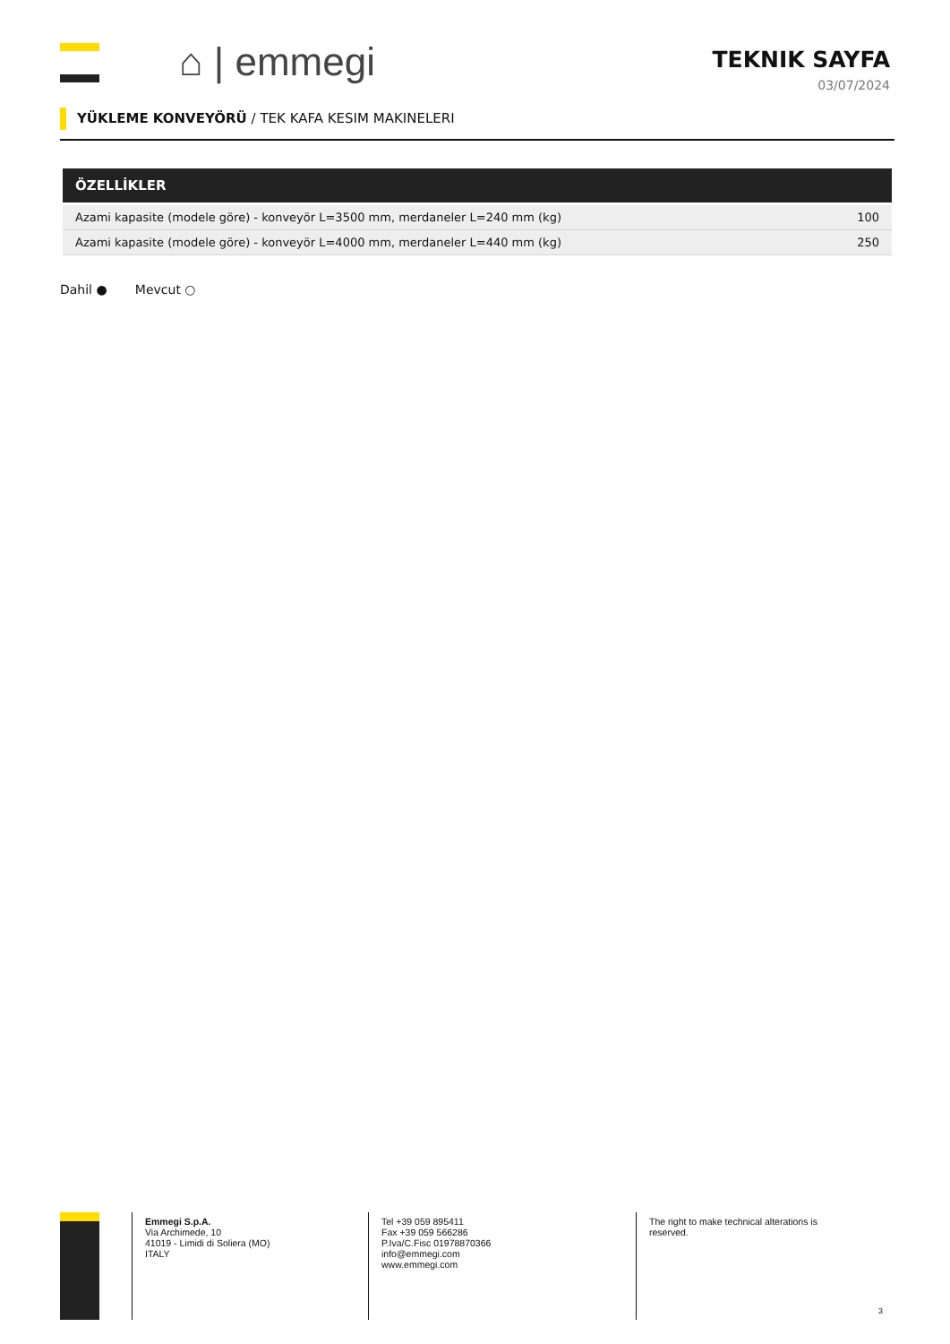⌂ | emmegi
TEKNIK SAYFA
03/07/2024
YÜKLEME KONVEYÖRÜ / TEK KAFA KESIM MAKINELERI
ÖZELLİKLER
| Azami kapasite (modele göre) - konveyör L=3500 mm, merdaneler L=240 mm (kg) | 100 |
| Azami kapasite (modele göre) - konveyör L=4000 mm, merdaneler L=440 mm (kg) | 250 |
Dahil ● Mevcut ○
Emmegi S.p.A.
Via Archimede, 10
41019 - Limidi di Soliera (MO)
ITALY
Tel +39 059 895411
Fax +39 059 566286
P.Iva/C.Fisc 01978870366
info@emmegi.com
www.emmegi.com
The right to make technical alterations is reserved.
3